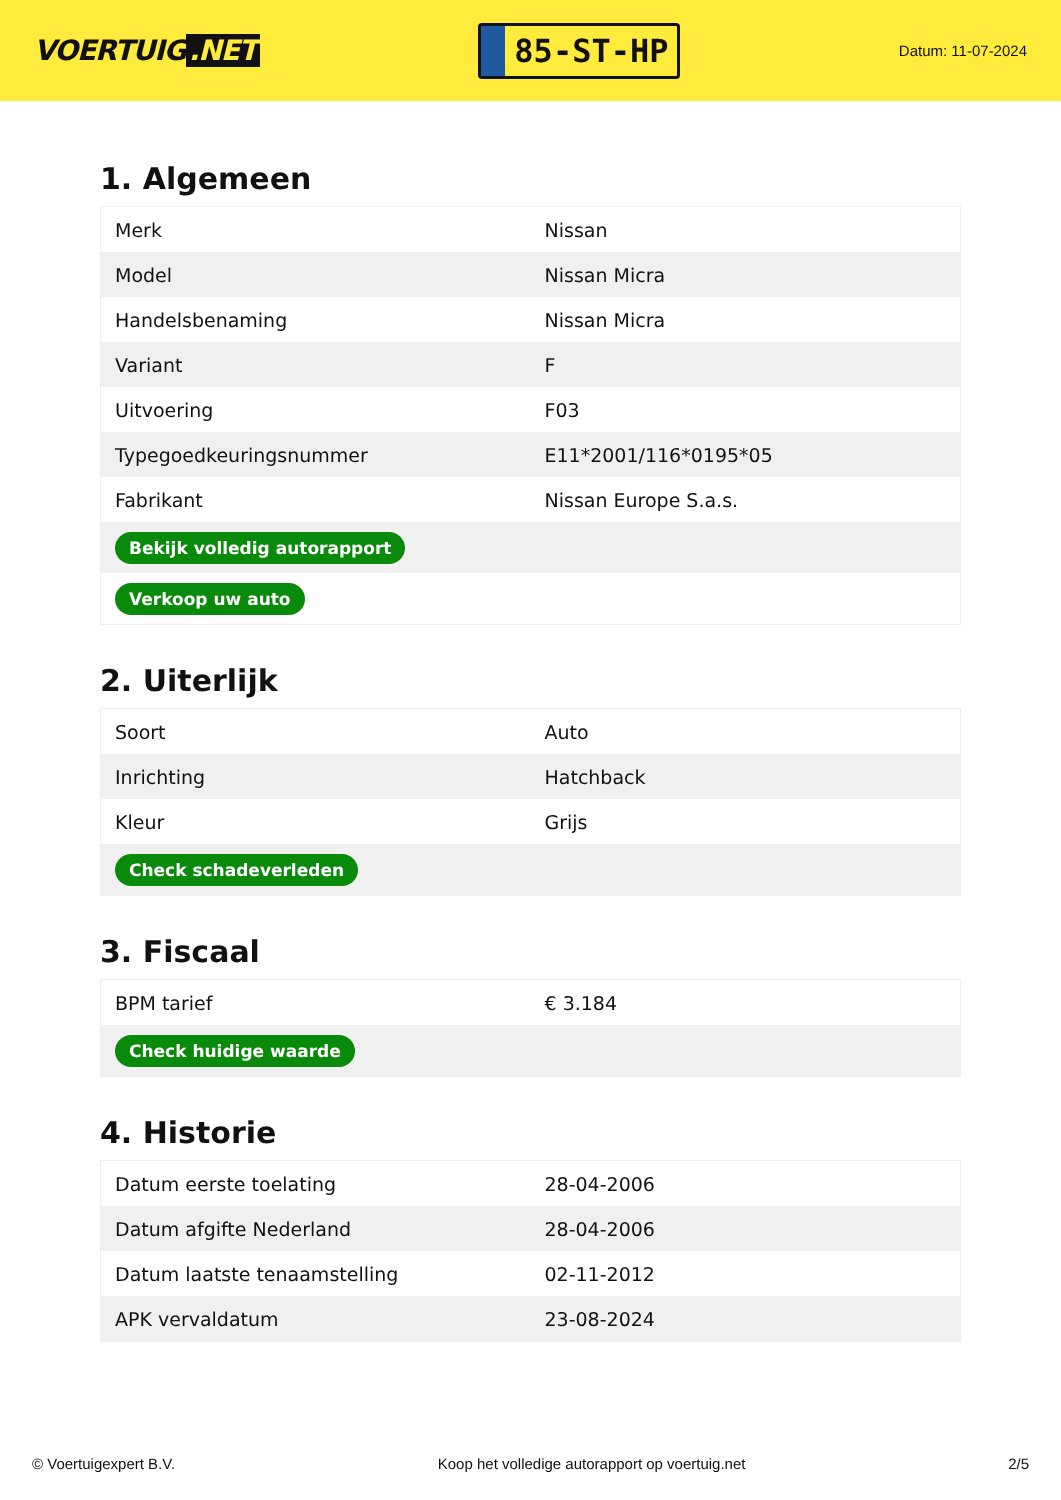VOERTUIG.NET
85-ST-HP
Datum: 11-07-2024
1. Algemeen
| Merk | Nissan |
| Model | Nissan Micra |
| Handelsbenaming | Nissan Micra |
| Variant | F |
| Uitvoering | F03 |
| Typegoedkeuringsnummer | E11*2001/116*0195*05 |
| Fabrikant | Nissan Europe S.a.s. |
| Bekijk volledig autorapport | |
| Verkoop uw auto | |
2. Uiterlijk
| Soort | Auto |
| Inrichting | Hatchback |
| Kleur | Grijs |
| Check schadeverleden | |
3. Fiscaal
| BPM tarief | € 3.184 |
| Check huidige waarde | |
4. Historie
| Datum eerste toelating | 28-04-2006 |
| Datum afgifte Nederland | 28-04-2006 |
| Datum laatste tenaamstelling | 02-11-2012 |
| APK vervaldatum | 23-08-2024 |
© Voertuigexpert B.V. Koop het volledige autorapport op voertuig.net 2/5